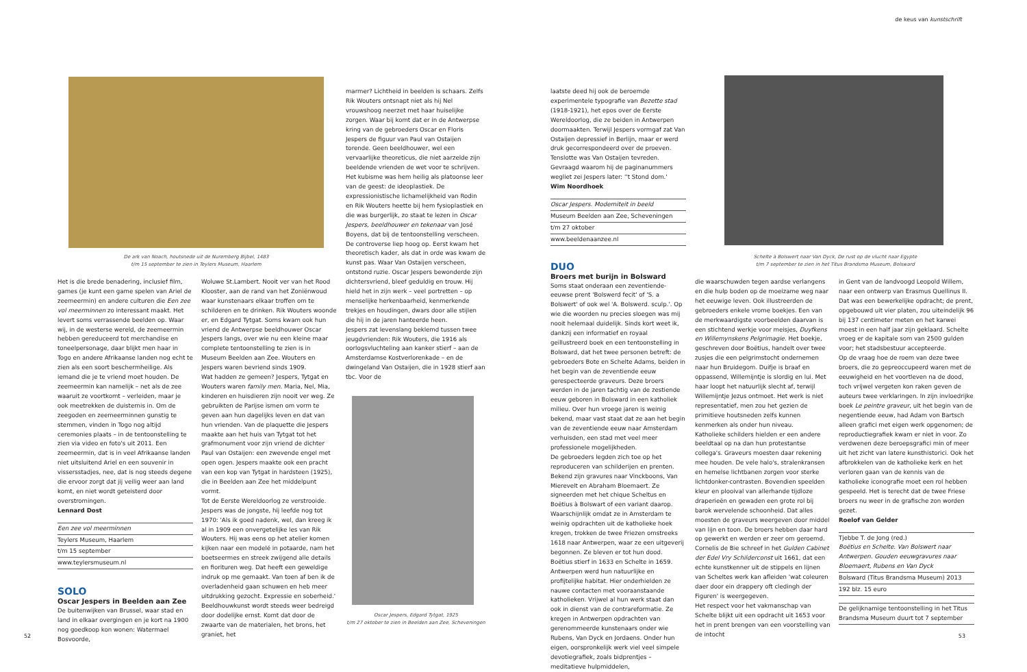de keus van kunstschrift
De ark van Noach, houtsnede uit de Nuremberg Bijbel, 1483
t/m 15 september te zien in Teylers Museum, Haarlem
Het is die brede benadering, inclusief film, games (je kunt een game spelen van Ariel de zeemeermin) en andere culturen die Een zee vol meerminnen zo interessant maakt. Het levert soms verrassende beelden op. Waar wij, in de westerse wereld, de zeemeermin hebben gereduceerd tot merchandise en toneelpersonage, daar blijkt men haar in Togo en andere Afrikaanse landen nog echt te zien als een soort beschermheilige. Als iemand die je te vriend moet houden. De zeemeermin kan namelijk – net als de zee waaruit ze voortkomt – verleiden, maar je ook meetrekken de duisternis in. Om de zeegoden en zeemeerminnen gunstig te stemmen, vinden in Togo nog altijd ceremonies plaats – in de tentoonstelling te zien via video en foto's uit 2011. Een zeemeermin, dat is in veel Afrikaanse landen niet uitsluitend Ariel en een souvenir in vissersstadjes, nee, dat is nog steeds degene die ervoor zorgt dat jij veilig weer aan land komt, en niet wordt geteisterd door overstromingen.
Lennard Dost
Een zee vol meerminnen
Teylers Museum, Haarlem
t/m 15 september
www.teylersmuseum.nl
SOLO
Oscar Jespers in Beelden aan Zee
De buitenwijken van Brussel, waar stad en land in elkaar overgingen en je kort na 1900 nog goedkoop kon wonen: Watermael Bosvoorde,
Woluwe St.Lambert. Nooit ver van het Rood Klooster, aan de rand van het Zoniënwoud waar kunstenaars elkaar troffen om te schilderen en te drinken. Rik Wouters woonde er, en Edgard Tytgat. Soms kwam ook hun vriend de Antwerpse beeldhouwer Oscar Jespers langs, over wie nu een kleine maar complete tentoonstelling te zien is in Museum Beelden aan Zee. Wouters en Jespers waren bevriend sinds 1909.
Wat hadden ze gemeen? Jespers, Tytgat en Wouters waren family men. Maria, Nel, Mia, kinderen en huisdieren zijn nooit ver weg. Ze gebruikten de Parijse ismen om vorm te geven aan hun dagelijks leven en dat van hun vrienden. Van de plaquette die Jespers maakte aan het huis van Tytgat tot het grafmonument voor zijn vriend de dichter Paul van Ostaijen: een zwevende engel met open ogen. Jespers maakte ook een pracht van een kop van Tytgat in hardsteen (1925), die in Beelden aan Zee het middelpunt vormt.
Tot de Eerste Wereldoorlog ze verstrooide. Jespers was de jongste, hij leefde nog tot 1970: 'Als ik goed nadenk, wel, dan kreeg ik al in 1909 een onvergetelijke les van Rik Wouters. Hij was eens op het atelier komen kijken naar een modelé in potaarde, nam het boetseermes en streek zwijgend alle details en fiorituren weg. Dat heeft een geweldige indruk op me gemaakt. Van toen af ben ik de overladenheid gaan schuwen en heb meer uitdrukking gezocht. Expressie en soberheid.'
Beeldhouwkunst wordt steeds weer bedreigd door dodelijke ernst. Komt dat door de zwaarte van de materialen, het brons, het graniet, het
marmer? Lichtheid in beelden is schaars. Zelfs Rik Wouters ontsnapt niet als hij Nel vrouwshoog neerzet met haar huiselijke zorgen. Waar bij komt dat er in de Antwerpse kring van de gebroeders Oscar en Floris Jespers de figuur van Paul van Ostaijen torende. Geen beeldhouwer, wel een vervaarlijke theoreticus, die niet aarzelde zijn beeldende vrienden de wet voor te schrijven. Het kubisme was hem heilig als platoonse leer van de geest: de ideoplastiek. De expressionistische lichamelijkheid van Rodin en Rik Wouters heette bij hem fysioplastiek en die was burgerlijk, zo staat te lezen in Oscar Jespers, beeldhouwer en tekenaar van José Boyens, dat bij de tentoonstelling verscheen.
De controverse liep hoog op. Eerst kwam het theoretisch kader, als dat in orde was kwam de kunst pas. Waar Van Ostaijen verscheen, ontstond ruzie. Oscar Jespers bewonderde zijn dichtersvriend, bleef geduldig en trouw. Hij hield het in zijn werk – veel portretten – op menselijke herkenbaarheid, kenmerkende trekjes en houdingen, dwars door alle stijlen die hij in de jaren hanteerde heen.
Jespers zat levenslang beklemd tussen twee jeugdvrienden: Rik Wouters, die 1916 als oorlogsvluchteling aan kanker stierf – aan de Amsterdamse Kostverlorenkade – en de dwingeland Van Ostaijen, die in 1928 stierf aan tbc. Voor de
Oscar Jespers, Edgard Tytgat, 1925
t/m 27 oktober te zien in Beelden aan Zee, Scheveningen
laatste deed hij ook de beroemde experimentele typografie van Bezette stad (1918-1921), het epos over de Eerste Wereldoorlog, die ze beiden in Antwerpen doormaakten. Terwijl Jespers vormgaf zat Van Ostaijen depressief in Berlijn, maar er werd druk gecorrespondeerd over de proeven. Tenslotte was Van Ostaijen tevreden. Gevraagd waarom hij de paginanummers wegliet zei Jespers later: ''t Stond dom.'
Wim Noordhoek
Oscar Jespers. Moderniteit in beeld
Museum Beelden aan Zee, Scheveningen
t/m 27 oktober
www.beeldenaanzee.nl
DUO
Broers met burijn in Bolsward
Soms staat onderaan een zeventiende-eeuwse prent 'Bolswerd fecit' of 'S. a Bolswert' of ook wel 'A. Bolswerd. sculp.'. Op wie die woorden nu precies sloegen was mij nooit helemaal duidelijk. Sinds kort weet ik, dankzij een informatief en royaal geïllustreerd boek en een tentoonstelling in Bolsward, dat het twee personen betreft: de gebroeders Bote en Schelte Adams, beiden in het begin van de zeventiende eeuw gerespecteerde graveurs. Deze broers werden in de jaren tachtig van de zestiende eeuw geboren in Bolsward in een katholiek milieu. Over hun vroege jaren is weinig bekend, maar vast staat dat ze aan het begin van de zeventiende eeuw naar Amsterdam verhuisden, een stad met veel meer professionele mogelijkheden.
De gebroeders legden zich toe op het reproduceren van schilderijen en prenten. Bekend zijn gravures naar Vinckboons, Van Mierevelt en Abraham Bloemaert. Ze signeerden met het chique Scheltus en Boëtius à Bolswart of een variant daarop. Waarschijnlijk omdat ze in Amsterdam te weinig opdrachten uit de katholieke hoek kregen, trokken de twee Friezen omstreeks 1618 naar Antwerpen, waar ze een uitgeverij begonnen. Ze bleven er tot hun dood. Boëtius stierf in 1633 en Schelte in 1659.
Antwerpen werd hun natuurlijke en profijtelijke habitat. Hier onderhielden ze nauwe contacten met vooraanstaande katholieken. Vrijwel al hun werk staat dan ook in dienst van de contrareformatie. Ze kregen in Antwerpen opdrachten van gerenommeerde kunstenaars onder wie Rubens, Van Dyck en Jordaens. Onder hun eigen, oorspronkelijk werk viel veel simpele devotiegrafiek, zoals bidprentjes – meditatieve hulpmiddelen,
Schelte à Bolswert naar Van Dyck, De rust op de vlucht naar Egypte
t/m 7 september te zien in het Titus Brandsma Museum, Bolsward
die waarschuwden tegen aardse verlangens en die hulp boden op de moeizame weg naar het eeuwige leven. Ook illustreerden de gebroeders enkele vrome boekjes. Een van de merkwaardigste voorbeelden daarvan is een stichtend werkje voor meisjes, Duyfkens en Willemynskens Pelgrimagie. Het boekje, geschreven door Boëtius, handelt over twee zusjes die een pelgrimstocht ondernemen naar hun Bruidegom. Duifje is braaf en oppassend, Willemijntje is slordig en lui. Met haar loopt het natuurlijk slecht af, terwijl Willemijntje Jezus ontmoet. Het werk is niet representatief, men zou het gezien de primitieve houtsneden zelfs kunnen kenmerken als onder hun niveau.
Katholieke schilders hielden er een andere beeldtaal op na dan hun protestantse collega's. Graveurs moesten daar rekening mee houden. De vele halo's, stralenkransen en hemelse lichtbanen zorgen voor sterke lichtdonker-contrasten. Bovendien speelden kleur en plooival van allerhande tijdloze draperieën en gewaden een grote rol bij barok wervelende schoonheid. Dat alles moesten de graveurs weergeven door middel van lijn en toon. De broers hebben daar hard op gewerkt en werden er zeer om geroemd. Cornelis de Bie schreef in het Gulden Cabinet der Edel Vry Schilderconst uit 1661, dat een echte kunstkenner uit de stippels en lijnen van Scheltes werk kan afleiden 'wat coleuren daer door ein drappery oft cledingh der Figuren' is weergegeven.
Het respect voor het vakmanschap van Schelte blijkt uit een opdracht uit 1653 voor het in prent brengen van een voorstelling van de intocht
in Gent van de landvoogd Leopold Willem, naar een ontwerp van Erasmus Quellinus II. Dat was een bewerkelijke opdracht; de prent, opgebouwd uit vier platen, zou uiteindelijk 96 bij 137 centimeter meten en het karwei moest in een half jaar zijn geklaard. Schelte vroeg er de kapitale som van 2500 gulden voor; het stadsbestuur accepteerde.
Op de vraag hoe de roem van deze twee broers, die zo gepreoccupeerd waren met de eeuwigheid en het voortleven na de dood, toch vrijwel vergeten kon raken geven de auteurs twee verklaringen. In zijn invloedrijke boek Le peintre graveur, uit het begin van de negentiende eeuw, had Adam von Bartsch alleen grafici met eigen werk opgenomen; de reproductiegrafiek kwam er niet in voor. Zo verdwenen deze beroepsgrafici min of meer uit het zicht van latere kunsthistorici. Ook het afbrokkelen van de katholieke kerk en het verloren gaan van de kennis van de katholieke iconografie moet een rol hebben gespeeld. Het is terecht dat de twee Friese broers nu weer in de grafische zon worden gezet.
Roelof van Gelder
Tjebbe T. de Jong (red.)
Boëtius en Schelte. Van Bolswert naar Antwerpen. Gouden eeuwgravures naar Bloemaert, Rubens en Van Dyck
Bolsward (Titus Brandsma Museum) 2013
192 blz. 15 euro
De gelijknamige tentoonstelling in het Titus Brandsma Museum duurt tot 7 september
52 53